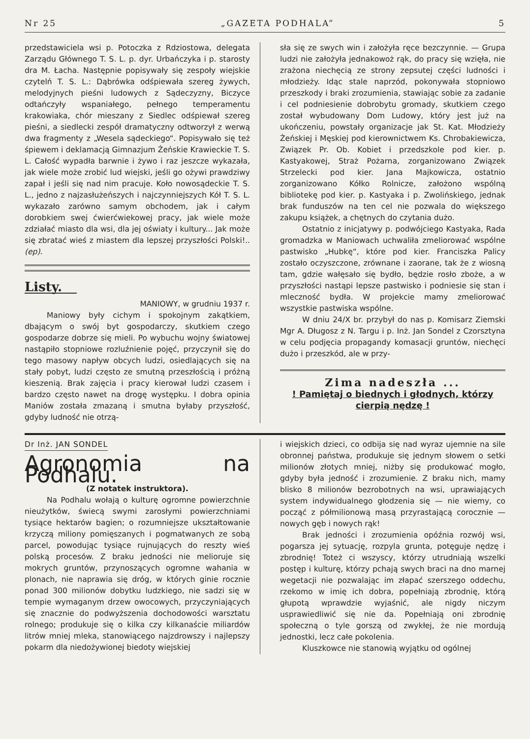Nr 25 „GAZETA PODHALA” 5
przedstawiciela wsi p. Potoczka z Rdziostowa, delegata Zarządu Głównego T. S. L. p. dyr. Urbańczyka i p. starosty dra M. Łacha. Następnie popisywały się zespoły wiejskie czytelń T. S. L.: Dąbrówka odśpiewała szereg żywych, melodyjnych pieśni ludowych z Sądeczyzny, Biczyce odtańczyły wspaniałego, pełnego temperamentu krakowiaka, chór mieszany z Siedlec odśpiewał szereg pieśni, a siedlecki zespół dramatyczny odtworzył z werwą dwa fragmenty z „Wesela sądeckiego“. Popisywało się też śpiewem i deklamacją Gimnazjum Żeńskie Krawieckie T. S. L. Całość wypadła barwnie i żywo i raz jeszcze wykazała, jak wiele może zrobić lud wiejski, jeśli go ożywi prawdziwy zapał i jeśli się nad nim pracuje. Koło nowosądeckie T. S. L., jedno z najzasłużeńszych i najczynniejszych Kół T. S. L. wykazało zarówno samym obchodem, jak i całym dorobkiem swej ćwierćwiekowej pracy, jak wiele może zdziałać miasto dla wsi, dla jej oświaty i kultury... Jak może się zbratać wieś z miastem dla lepszej przyszłości Polski!.. (ep).
Listy.
MANIOWY, w grudniu 1937 r.
Maniowy były cichym i spokojnym zakątkiem, dbającym o swój byt gospodarczy, skutkiem czego gospodarze dobrze się mieli. Po wybuchu wojny światowej nastąpiło stopniowe rozluźnienie pojęć, przyczynił się do tego masowy napływ obcych ludzi, osiedlających się na stały pobyt, ludzi często ze smutną przeszłością i próżną kieszenią. Brak zajęcia i pracy kierował ludzi czasem i bardzo często nawet na drogę występku. I dobra opinia Maniów została zmazaną i smutna byłaby przyszłość, gdyby ludność nie otrzą-
sła się ze swych win i założyła ręce bezczynnie. — Grupa ludzi nie założyła jednakowoż rąk, do pracy się wzięła, nie zrażona niechęcią ze strony zepsutej części ludności i młodzieży. Idąc stale naprzód, pokonywała stopniowo przeszkody i braki zrozumienia, stawiając sobie za zadanie i cel podniesienie dobrobytu gromady, skutkiem czego został wybudowany Dom Ludowy, który jest już na ukończeniu, powstały organizacje jak St. Kat. Młodzieży Żeńskiej i Męskiej pod kierownictwem Ks. Chrobakiewicza, Związek Pr. Ob. Kobiet i przedszkole pod kier. p. Kastyakowej, Straż Pożarna, zorganizowano Związek Strzelecki pod kier. Jana Majkowicza, ostatnio zorganizowano Kółko Rolnicze, założono wspólną bibliotekę pod kier. p. Kastyaka i p. Zwolińskiego, jednak brak funduszów na ten cel nie pozwala do większego zakupu książek, a chętnych do czytania dużo.
Ostatnio z inicjatywy p. podwójciego Kastyaka, Rada gromadzka w Maniowach uchwaliła zmeliorować wspólne pastwisko „Hubkę“, które pod kier. Franciszka Palicy zostało oczyszczone, zrównane i zaorane, tak że z wiosną tam, gdzie wałęsało się bydło, będzie rosło zboże, a w przyszłości nastąpi lepsze pastwisko i podniesie się stan i mleczność bydła. W projekcie mamy zmeliorować wszystkie pastwiska wspólne.
W dniu 24/X br. przybył do nas p. Komisarz Ziemski Mgr A. Długosz z N. Targu i p. Inż. Jan Sondel z Czorsztyna w celu podjęcia propagandy komasacji gruntów, niechęci dużo i przeszkód, ale w przy-
Zima nadeszła ...
! Pamiętaj o biednych i głodnych, którzy cierpią nędzę !
Dr Inż. JAN SONDEL
Agronomia na Podhalu.
(Z notatek instruktora).
Na Podhalu wołają o kulturę ogromne powierzchnie nieużytków, świecą swymi zarosłymi powierzchniami tysiące hektarów bagien; o rozumniejsze ukształtowanie krzyczą miliony pomięszanych i pogmatwanych ze sobą parcel, powodując tysiące rujnujących do reszty wieś polską procesów. Z braku jedności nie melioruje się mokrych gruntów, przynoszących ogromne wahania w plonach, nie naprawia się dróg, w których ginie rocznie ponad 300 milionów dobytku ludzkiego, nie sadzi się w tempie wymaganym drzew owocowych, przyczyniających się znacznie do podwyższenia dochodowości warsztatu rolnego; produkuje się o kilka czy kilkanaście miliardów litrów mniej mleka, stanowiącego najzdrowszy i najlepszy pokarm dla niedożywionej biedoty wiejskiej
i wiejskich dzieci, co odbija się nad wyraz ujemnie na sile obronnej państwa, produkuje się jednym słowem o setki milionów złotych mniej, niżby się produkować mogło, gdyby była jedność i zrozumienie. Z braku nich, mamy blisko 8 milionów bezrobotnych na wsi, uprawiających system indywidualnego głodzenia się — nie wiemy, co począć z półmilionową masą przyrastającą corocznie — nowych gęb i nowych rąk!
Brak jedności i zrozumienia opóźnia rozwój wsi, pogarsza jej sytuację, rozpyla grunta, potęguje nędzę i zbrodnię! Toteż ci wszyscy, którzy utrudniają wszelki postęp i kulturę, którzy pchają swych braci na dno marnej wegetacji nie pozwalając im złapać szerszego oddechu, rzekomo w imię ich dobra, popełniają zbrodnię, którą głupotą wprawdzie wyjaśnić, ale nigdy niczym usprawiedliwić się nie da. Popełniają oni zbrodnię społeczną o tyle gorszą od zwykłej, że nie mordują jednostki, lecz całe pokolenia.
Kluszkowce nie stanowią wyjątku od ogólnej